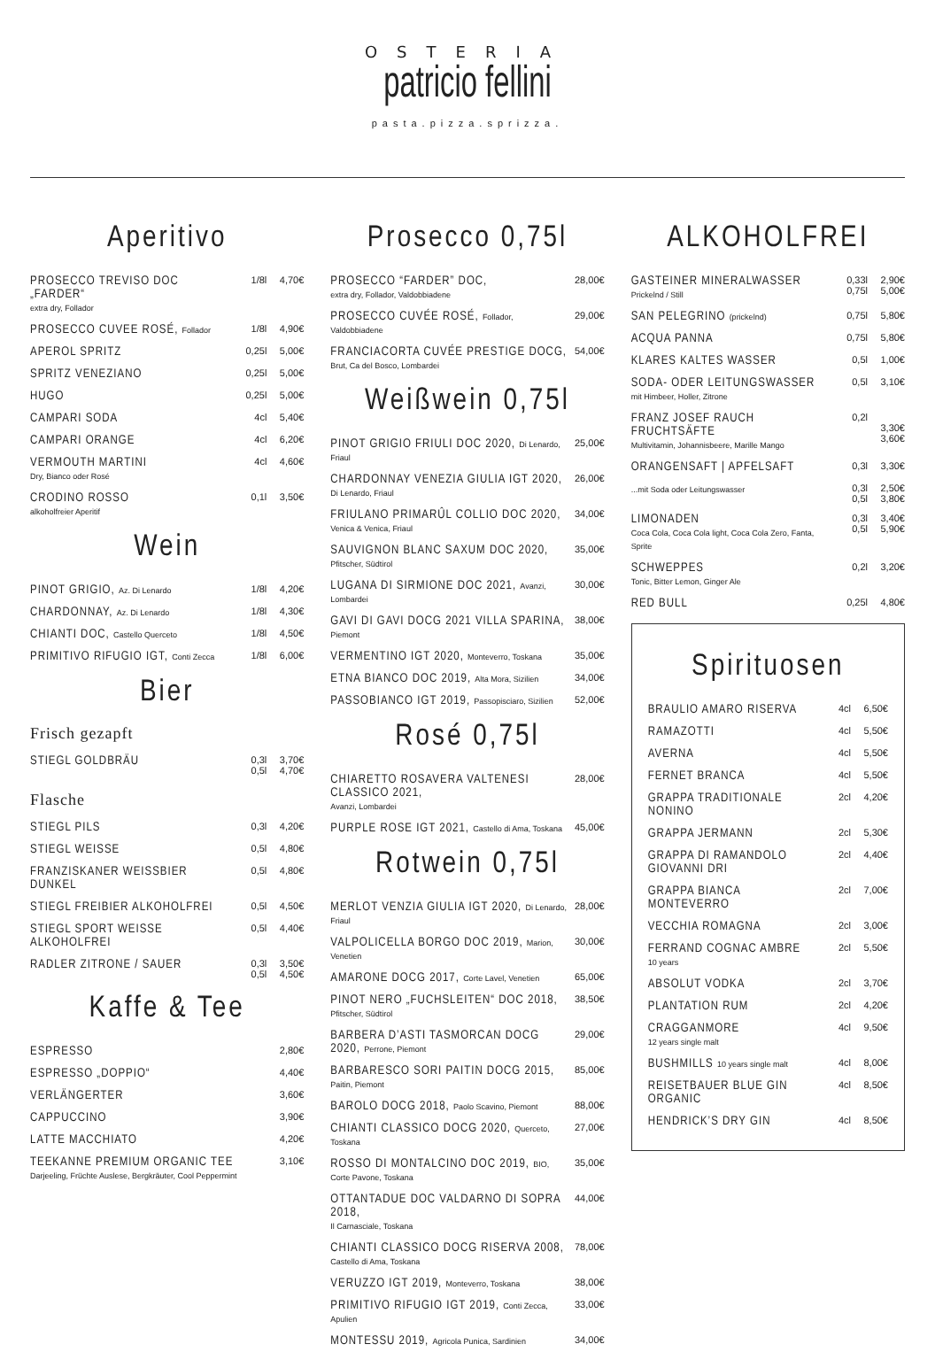OSTERIA
patricio fellini
pasta.pizza.sprizza.
Aperitivo
| PROSECCO TREVISO DOC „FARDER“ extra dry, Follador | 1/8l | 4,70€ |
| PROSECCO CUVEE ROSÉ, Follador | 1/8l | 4,90€ |
| APEROL SPRITZ | 0,25l | 5,00€ |
| SPRITZ VENEZIANO | 0,25l | 5,00€ |
| HUGO | 0,25l | 5,00€ |
| CAMPARI SODA | 4cl | 5,40€ |
| CAMPARI ORANGE | 4cl | 6,20€ |
| VERMOUTH MARTINI Dry, Bianco oder Rosé | 4cl | 4,60€ |
| CRODINO ROSSO alkoholfreier Aperitif | 0,1l | 3,50€ |
Wein
| PINOT GRIGIO, Az. Di Lenardo | 1/8l | 4,20€ |
| CHARDONNAY, Az. Di Lenardo | 1/8l | 4,30€ |
| CHIANTI DOC, Castello Querceto | 1/8l | 4,50€ |
| PRIMITIVO RIFUGIO IGT, Conti Zecca | 1/8l | 6,00€ |
Bier
Frisch gezapft
| STIEGL GOLDBRÄU | 0,3l 0,5l | 3,70€ 4,70€ |
Flasche
| STIEGL PILS | 0,3l | 4,20€ |
| STIEGL WEISSE | 0,5l | 4,80€ |
| FRANZISKANER WEISSBIER DUNKEL | 0,5l | 4,80€ |
| STIEGL FREIBIER ALKOHOLFREI | 0,5l | 4,50€ |
| STIEGL SPORT WEISSE ALKOHOLFREI | 0,5l | 4,40€ |
| RADLER ZITRONE / SAUER | 0,3l 0,5l | 3,50€ 4,50€ |
Kaffe & Tee
| ESPRESSO | 2,80€ |
| ESPRESSO „DOPPIO“ | 4,40€ |
| VERLÄNGERTER | 3,60€ |
| CAPPUCCINO | 3,90€ |
| LATTE MACCHIATO | 4,20€ |
| TEEKANNE PREMIUM ORGANIC TEE Darjeeling, Früchte Auslese, Bergkräuter, Cool Peppermint | 3,10€ |
Prosecco 0,75l
| PROSECCO “FARDER” DOC, extra dry, Follador, Valdobbiadene | 28,00€ |
| PROSECCO CUVÉE ROSÉ, Follador, Valdobbiadene | 29,00€ |
| FRANCIACORTA CUVÉE PRESTIGE DOCG, Brut, Ca del Bosco, Lombardei | 54,00€ |
Weißwein 0,75l
| PINOT GRIGIO FRIULI DOC 2020, Di Lenardo, Friaul | 25,00€ |
| CHARDONNAY VENEZIA GIULIA IGT 2020, Di Lenardo, Friaul | 26,00€ |
| FRIULANO PRIMARÛL COLLIO DOC 2020, Venica & Venica, Friaul | 34,00€ |
| SAUVIGNON BLANC SAXUM DOC 2020, Pfitscher, Südtirol | 35,00€ |
| LUGANA DI SIRMIONE DOC 2021, Avanzi, Lombardei | 30,00€ |
| GAVI DI GAVI DOCG 2021 VILLA SPARINA, Piemont | 38,00€ |
| VERMENTINO IGT 2020, Monteverro, Toskana | 35,00€ |
| ETNA BIANCO DOC 2019, Alta Mora, Sizilien | 34,00€ |
| PASSOBIANCO IGT 2019, Passopisciaro, Sizilien | 52,00€ |
Rosé 0,75l
| CHIARETTO ROSAVERA VALTENESI CLASSICO 2021, Avanzi, Lombardei | 28,00€ |
| PURPLE ROSE IGT 2021, Castello di Ama, Toskana | 45,00€ |
Rotwein 0,75l
| MERLOT VENZIA GIULIA IGT 2020, Di Lenardo, Friaul | 28,00€ |
| VALPOLICELLA BORGO DOC 2019, Marion, Venetien | 30,00€ |
| AMARONE DOCG 2017, Corte Lavel, Venetien | 65,00€ |
| PINOT NERO „FUCHSLEITEN“ DOC 2018, Pfitscher, Südtirol | 38,50€ |
| BARBERA D’ASTI TASMORCAN DOCG 2020, Perrone, Piemont | 29,00€ |
| BARBARESCO SORI PAITIN DOCG 2015, Paitin, Piemont | 85,00€ |
| BAROLO DOCG 2018, Paolo Scavino, Piemont | 88,00€ |
| CHIANTI CLASSICO DOCG 2020, Querceto, Toskana | 27,00€ |
| ROSSO DI MONTALCINO DOC 2019, BIO, Corte Pavone, Toskana | 35,00€ |
| OTTANTADUE DOC VALDARNO DI SOPRA 2018, Il Carnasciale, Toskana | 44,00€ |
| CHIANTI CLASSICO DOCG RISERVA 2008, Castello di Ama, Toskana | 78,00€ |
| VERUZZO IGT 2019, Monteverro, Toskana | 38,00€ |
| PRIMITIVO RIFUGIO IGT 2019, Conti Zecca, Apulien | 33,00€ |
| MONTESSU 2019, Agricola Punica, Sardinien | 34,00€ |
ALKOHOLFREI
| GASTEINER MINERALWASSER Prickelnd / Still | 0,33l 0,75l | 2,90€ 5,00€ |
| SAN PELEGRINO (prickelnd) | 0,75l | 5,80€ |
| ACQUA PANNA | 0,75l | 5,80€ |
| KLARES KALTES WASSER | 0,5l | 1,00€ |
| SODA- ODER LEITUNGSWASSER mit Himbeer, Holler, Zitrone | 0,5l | 3,10€ |
| FRANZ JOSEF RAUCH FRUCHTSÄFTE Multivitamin, Johannisbeere, Marille Mango | 0,2l | 3,30€ 3,60€ |
| ORANGENSAFT / APFELSAFT | 0,3l | 3,30€ |
| ...mit Soda oder Leitungswasser | 0,3l 0,5l | 2,50€ 3,80€ |
| LIMONADEN Coca Cola, Coca Cola light, Coca Cola Zero, Fanta, Sprite | 0,3l 0,5l | 3,40€ 5,90€ |
| SCHWEPPES Tonic, Bitter Lemon, Ginger Ale | 0,2l | 3,20€ |
| RED BULL | 0,25l | 4,80€ |
Spirituosen
| BRAULIO AMARO RISERVA | 4cl | 6,50€ |
| RAMAZOTTI | 4cl | 5,50€ |
| AVERNA | 4cl | 5,50€ |
| FERNET BRANCA | 4cl | 5,50€ |
| GRAPPA TRADITIONALE NONINO | 2cl | 4,20€ |
| GRAPPA JERMANN | 2cl | 5,30€ |
| GRAPPA DI RAMANDOLO GIOVANNI DRI | 2cl | 4,40€ |
| GRAPPA BIANCA MONTEVERRO | 2cl | 7,00€ |
| VECCHIA ROMAGNA | 2cl | 3,00€ |
| FERRAND COGNAC AMBRE 10 years | 2cl | 5,50€ |
| ABSOLUT VODKA | 2cl | 3,70€ |
| PLANTATION RUM | 2cl | 4,20€ |
| CRAGGANMORE 12 years single malt | 4cl | 9,50€ |
| BUSHMILLS 10 years single malt | 4cl | 8,00€ |
| REISETBAUER BLUE GIN ORGANIC | 4cl | 8,50€ |
| HENDRICK’S DRY GIN | 4cl | 8,50€ |